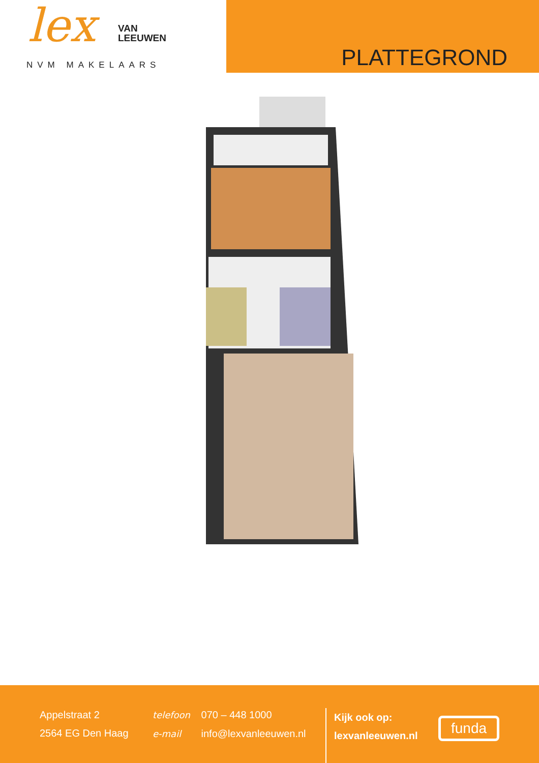lex
VAN
LEEUWEN
NVM MAKELAARS
PLATTEGROND
Appelstraat 2
2564 EG Den Haag
telefoon 070 – 448 1000
e-mail info@lexvanleeuwen.nl
Kijk ook op:
lexvanleeuwen.nl
funda